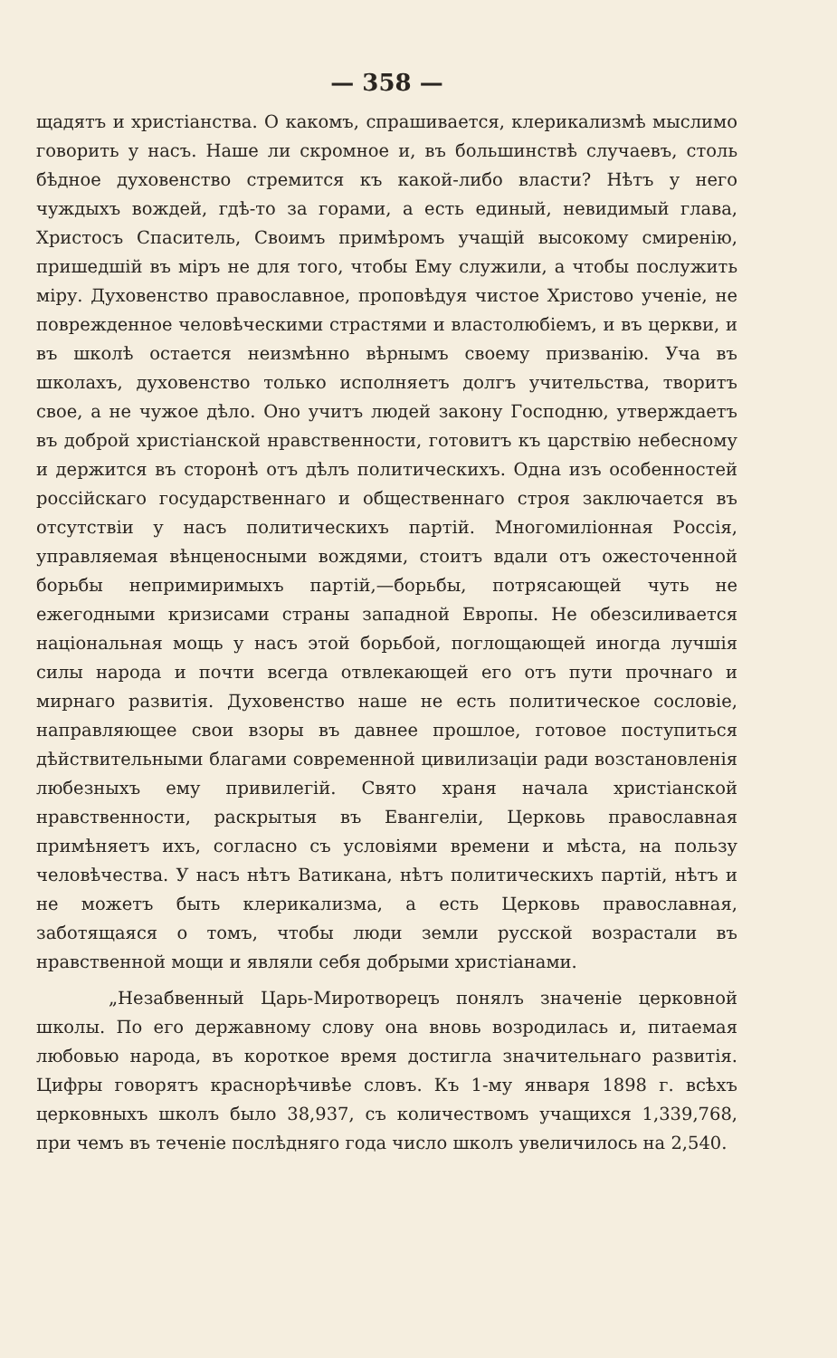— 358 —
щадятъ и христіанства. О какомъ, спрашивается, клерикализмѣ мыслимо говорить у насъ. Наше ли скромное и, въ большинствѣ случаевъ, столь бѣдное духовенство стремится къ какой-либо власти? Нѣтъ у него чуждыхъ вождей, гдѣ-то за горами, а есть единый, невидимый глава, Христосъ Спаситель, Своимъ примѣромъ учащій высокому смиренію, пришедшій въ міръ не для того, чтобы Ему служили, а чтобы послужить міру. Духовенство православное, проповѣдуя чистое Христово ученіе, не поврежденное человѣческими страстями и властолюбіемъ, и въ церкви, и въ школѣ остается неизмѣнно вѣрнымъ своему призванію. Уча въ школахъ, духовенство только исполняетъ долгъ учительства, творитъ свое, а не чужое дѣло. Оно учитъ людей закону Господню, утверждаетъ въ доброй христіанской нравственности, готовитъ къ царствію небесному и держится въ сторонѣ отъ дѣлъ политическихъ. Одна изъ особенностей россійскаго государственнаго и общественнаго строя заключается въ отсутствіи у насъ политическихъ партій. Многомиліонная Россія, управляемая вѣнценосными вождями, стоитъ вдали отъ ожесточенной борьбы непримиримыхъ партій,—борьбы, потрясающей чуть не ежегодными кризисами страны западной Европы. Не обезсиливается національная мощь у насъ этой борьбой, поглощающей иногда лучшія силы народа и почти всегда отвлекающей его отъ пути прочнаго и мирнаго развитія. Духовенство наше не есть политическое сословіе, направляющее свои взоры въ давнее прошлое, готовое поступиться дѣйствительными благами современной цивилизаціи ради возстановленія любезныхъ ему привилегій. Свято храня начала христіанской нравственности, раскрытыя въ Евангеліи, Церковь православная примѣняетъ ихъ, согласно съ условіями времени и мѣста, на пользу человѣчества. У насъ нѣтъ Ватикана, нѣтъ политическихъ партій, нѣтъ и не можетъ быть клерикализма, а есть Церковь православная, заботящаяся о томъ, чтобы люди земли русской возрастали въ нравственной мощи и являли себя добрыми христіанами.
„Незабвенный Царь-Миротворецъ понялъ значеніе церковной школы. По его державному слову она вновь возродилась и, питаемая любовью народа, въ короткое время достигла значительнаго развитія. Цифры говорятъ краснорѣчивѣе словъ. Къ 1-му января 1898 г. всѣхъ церковныхъ школъ было 38,937, съ количествомъ учащихся 1,339,768, при чемъ въ теченіе послѣдняго года число школъ увеличилось на 2,540.